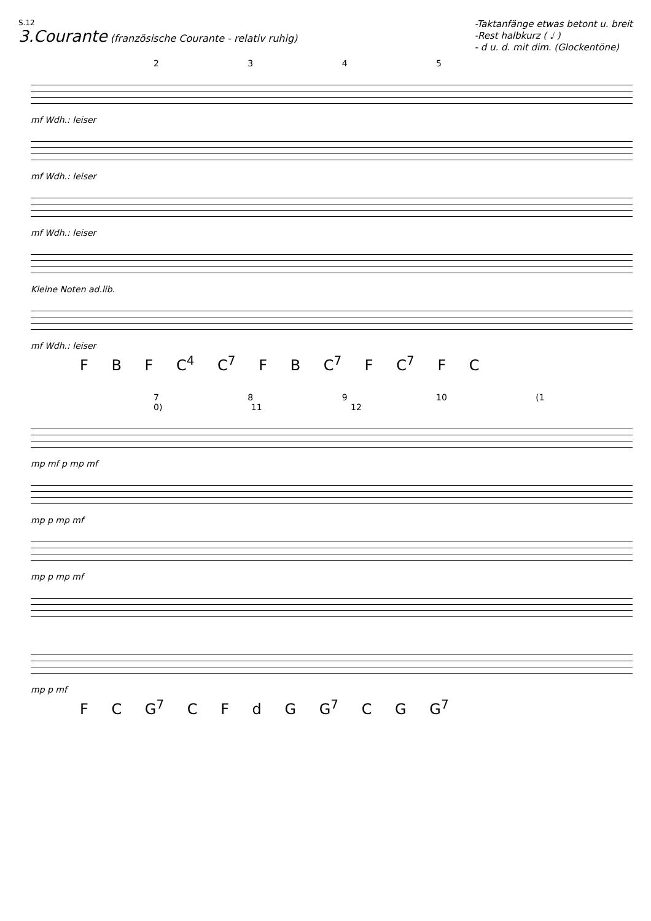S.12
3.Courante (französische Courante - relativ ruhig)
-Taktanfänge etwas betont u. breit
-Rest halbkurz ( ♩ )
- d u. d. mit dim. (Glockentöne)
2 3 4 5
mf Wdh.: leiser
mf Wdh.: leiser
mf Wdh.: leiser
Kleine Noten ad.lib.
mf Wdh.: leiser
F B F C<sup>4</sup> C<sup>7</sup> F B C<sup>7</sup> F C<sup>7</sup> F C
7 8 9 10 (1 0) 11 12
mp mf p mp mf
mp p mp mf
mp p mp mf
mp p mf
F C G<sup>7</sup> C F d G G<sup>7</sup> C G G<sup>7</sup>